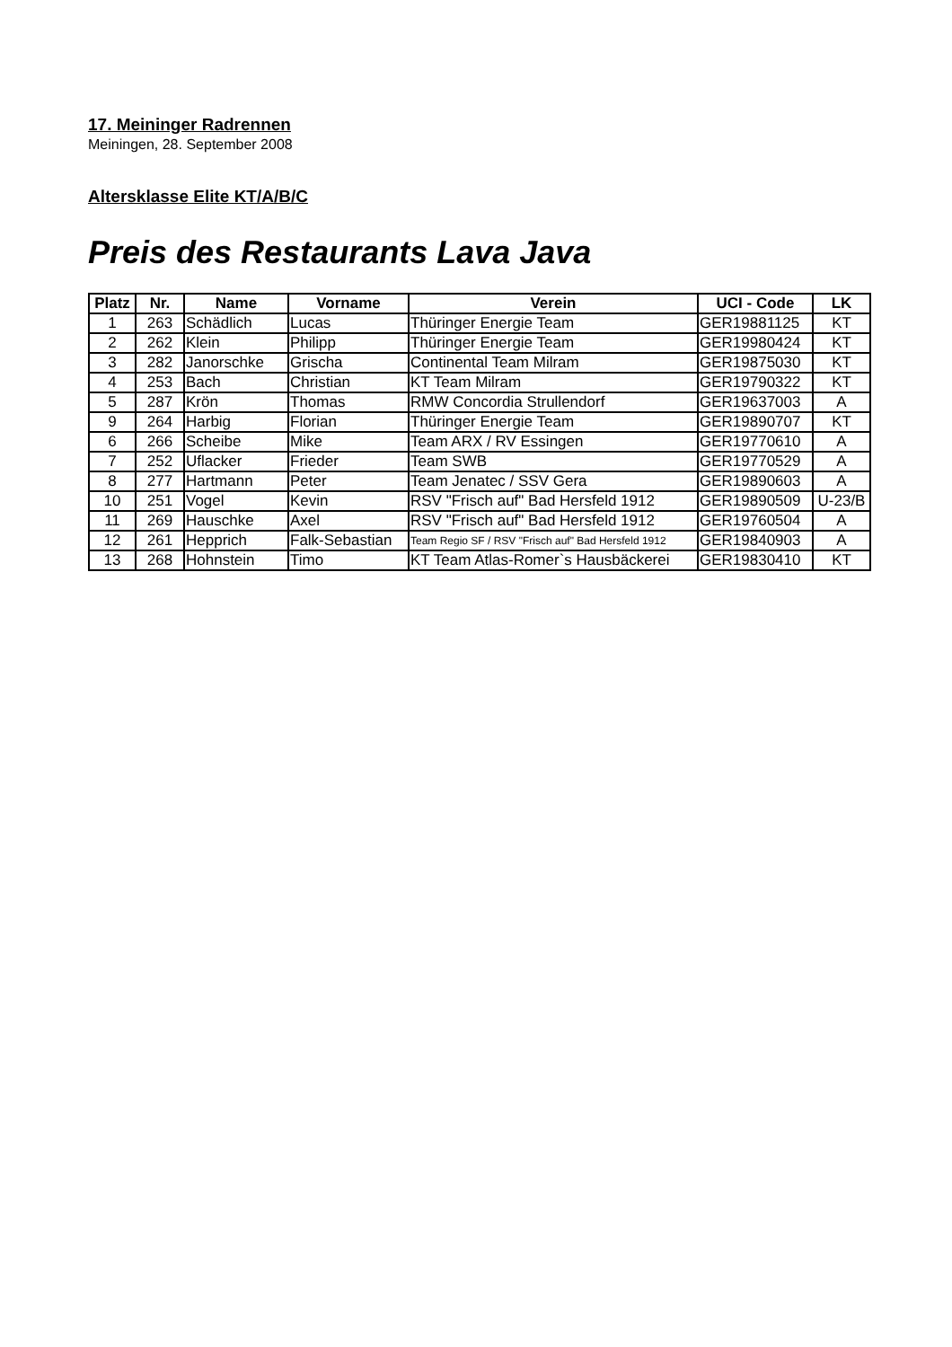17. Meininger Radrennen
Meiningen, 28. September 2008
Altersklasse Elite KT/A/B/C
Preis des Restaurants Lava Java
| Platz | Nr. | Name | Vorname | Verein | UCI - Code | LK |
| --- | --- | --- | --- | --- | --- | --- |
| 1 | 263 | Schädlich | Lucas | Thüringer Energie Team | GER19881125 | KT |
| 2 | 262 | Klein | Philipp | Thüringer Energie Team | GER19980424 | KT |
| 3 | 282 | Janorschke | Grischa | Continental Team Milram | GER19875030 | KT |
| 4 | 253 | Bach | Christian | KT Team Milram | GER19790322 | KT |
| 5 | 287 | Krön | Thomas | RMW Concordia Strullendorf | GER19637003 | A |
| 9 | 264 | Harbig | Florian | Thüringer Energie Team | GER19890707 | KT |
| 6 | 266 | Scheibe | Mike | Team ARX / RV Essingen | GER19770610 | A |
| 7 | 252 | Uflacker | Frieder | Team SWB | GER19770529 | A |
| 8 | 277 | Hartmann | Peter | Team Jenatec / SSV Gera | GER19890603 | A |
| 10 | 251 | Vogel | Kevin | RSV "Frisch auf" Bad Hersfeld 1912 | GER19890509 | U-23/B |
| 11 | 269 | Hauschke | Axel | RSV "Frisch auf" Bad Hersfeld 1912 | GER19760504 | A |
| 12 | 261 | Hepprich | Falk-Sebastian | Team Regio SF / RSV "Frisch auf" Bad Hersfeld 1912 | GER19840903 | A |
| 13 | 268 | Hohnstein | Timo | KT Team Atlas-Romer`s Hausbäckerei | GER19830410 | KT |